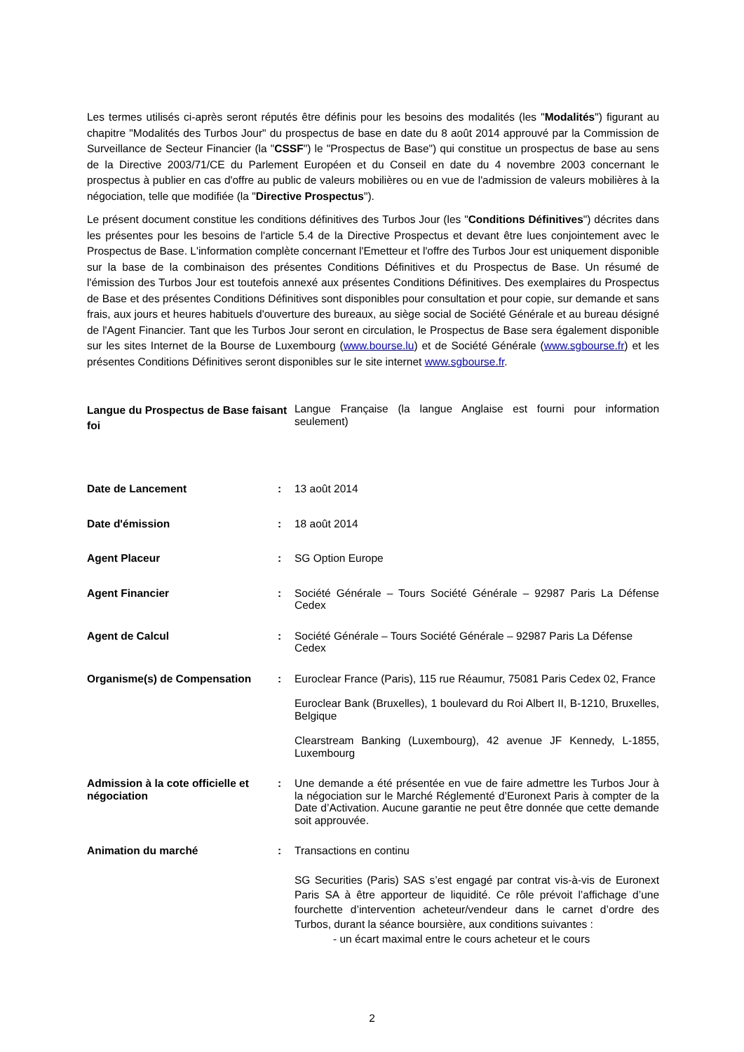Les termes utilisés ci-après seront réputés être définis pour les besoins des modalités (les "Modalités") figurant au chapitre "Modalités des Turbos Jour" du prospectus de base en date du 8 août 2014 approuvé par la Commission de Surveillance de Secteur Financier (la "CSSF") le "Prospectus de Base") qui constitue un prospectus de base au sens de la Directive 2003/71/CE du Parlement Européen et du Conseil en date du 4 novembre 2003 concernant le prospectus à publier en cas d'offre au public de valeurs mobilières ou en vue de l'admission de valeurs mobilières à la négociation, telle que modifiée (la "Directive Prospectus").
Le présent document constitue les conditions définitives des Turbos Jour (les "Conditions Définitives") décrites dans les présentes pour les besoins de l'article 5.4 de la Directive Prospectus et devant être lues conjointement avec le Prospectus de Base. L'information complète concernant l'Emetteur et l'offre des Turbos Jour est uniquement disponible sur la base de la combinaison des présentes Conditions Définitives et du Prospectus de Base. Un résumé de l'émission des Turbos Jour est toutefois annexé aux présentes Conditions Définitives. Des exemplaires du Prospectus de Base et des présentes Conditions Définitives sont disponibles pour consultation et pour copie, sur demande et sans frais, aux jours et heures habituels d'ouverture des bureaux, au siège social de Société Générale et au bureau désigné de l'Agent Financier. Tant que les Turbos Jour seront en circulation, le Prospectus de Base sera également disponible sur les sites Internet de la Bourse de Luxembourg (www.bourse.lu) et de Société Générale (www.sgbourse.fr) et les présentes Conditions Définitives seront disponibles sur le site internet www.sgbourse.fr.
Langue du Prospectus de Base faisant foi
Langue Française (la langue Anglaise est fourni pour information seulement)
Date de Lancement : 13 août 2014
Date d'émission : 18 août 2014
Agent Placeur : SG Option Europe
Agent Financier : Société Générale – Tours Société Générale – 92987 Paris La Défense Cedex
Agent de Calcul : Société Générale – Tours Société Générale – 92987 Paris La Défense Cedex
Organisme(s) de Compensation :
Euroclear France (Paris), 115 rue Réaumur, 75081 Paris Cedex 02, France
Euroclear Bank (Bruxelles), 1 boulevard du Roi Albert II, B-1210, Bruxelles, Belgique
Clearstream Banking (Luxembourg), 42 avenue JF Kennedy, L-1855, Luxembourg
Admission à la cote officielle et négociation
: Une demande a été présentée en vue de faire admettre les Turbos Jour à la négociation sur le Marché Réglementé d’Euronext Paris à compter de la Date d’Activation. Aucune garantie ne peut être donnée que cette demande soit approuvée.
Animation du marché :
Transactions en continu
SG Securities (Paris) SAS s’est engagé par contrat vis-à-vis de Euronext Paris SA à être apporteur de liquidité. Ce rôle prévoit l’affichage d’une fourchette d’intervention acheteur/vendeur dans le carnet d’ordre des Turbos, durant la séance boursière, aux conditions suivantes :
- un écart maximal entre le cours acheteur et le cours
2